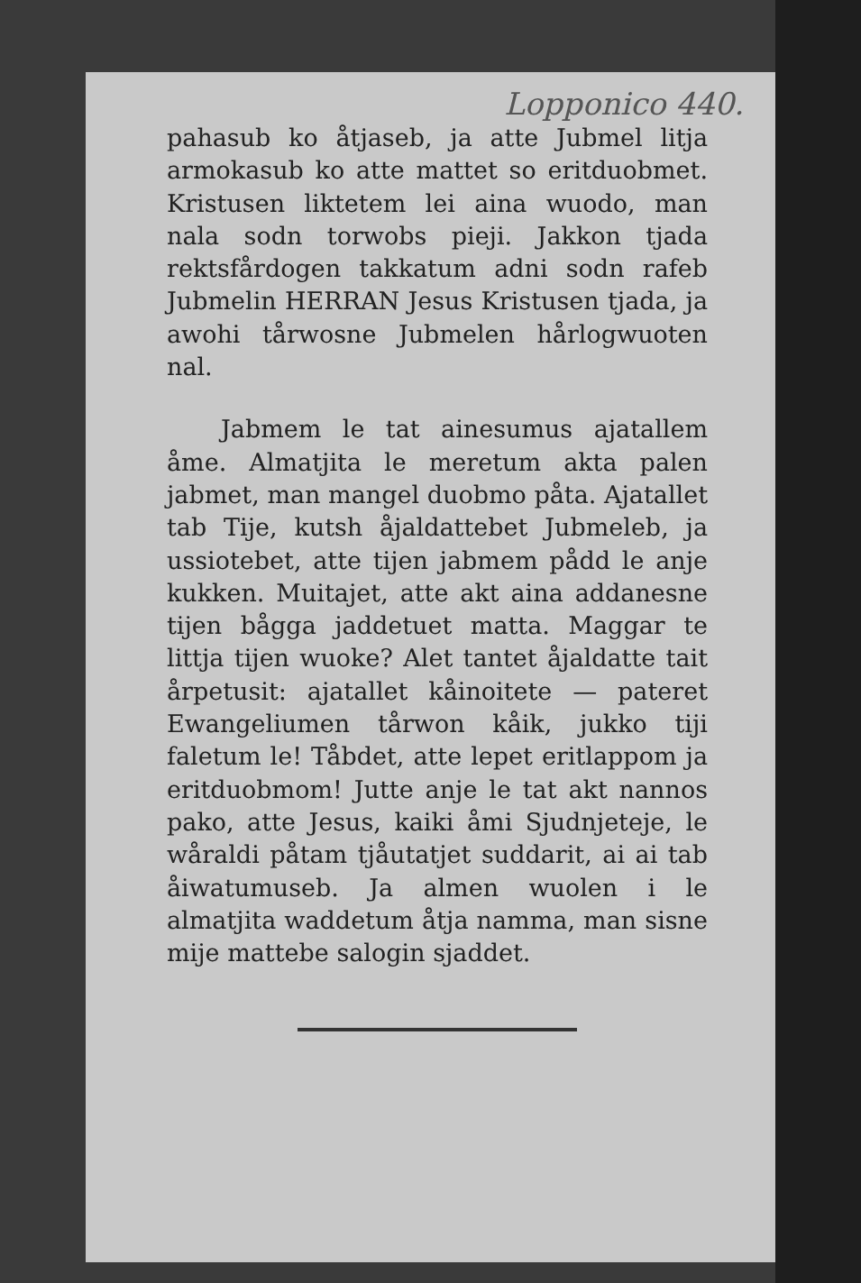Lopponico 440.
pahasub ko åtjaseb, ja atte Jubmel litja armokasub ko atte mattet so eritduobmet. Kristusen liktetem lei aina wuodo, man nala sodn torwobs pieji. Jakkon tjada rektsfårdogen takkatum adni sodn rafeb Jubmelin HERRAN Jesus Kristusen tjada, ja awohi tårwosne Jubmelen hårlogwuoten nal.
Jabmem le tat ainesumus ajatallem åme. Almatjita le meretum akta palen jabmet, man mangel duobmo påta. Ajatallet tab Tije, kutsh åjaldattebet Jubmeleb, ja ussiotebet, atte tijen jabmem pådd le anje kukken. Muitajet, atte akt aina addanesne tijen bågga jaddetuet matta. Maggar te littja tijen wuoke? Alet tantet åjaldatte tait årpetusit: ajatallet kåinoitete — pateret Ewangeliumen tårwon kåik, jukko tiji faletum le! Tåbdet, atte lepet eritlappom ja eritduobmom! Jutte anje le tat akt nannos pako, atte Jesus, kaiki åmi Sjudnjeteje, le wåraldi påtam tjåutatjet suddarit, ai ai tab åiwatumuseb. Ja almen wuolen i le almatjita waddetum åtja namma, man sisne mije mattebe salogin sjaddet.